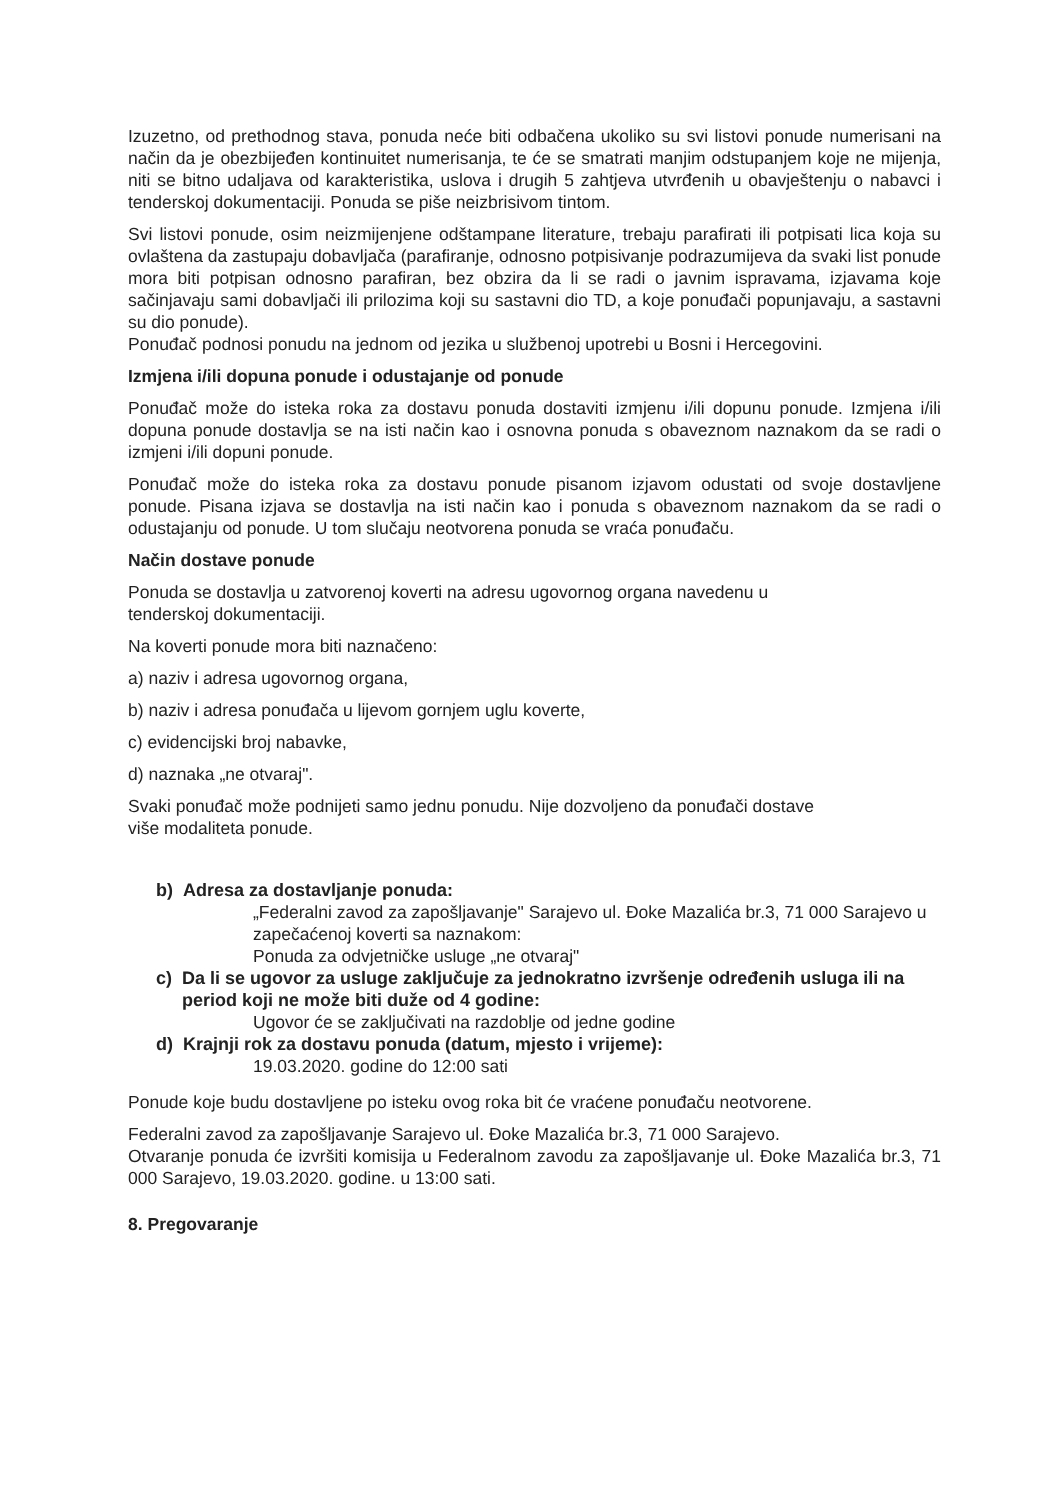Izuzetno, od prethodnog stava, ponuda neće biti odbačena ukoliko su svi listovi ponude numerisani na način da je obezbijeđen kontinuitet numerisanja, te će se smatrati manjim odstupanjem koje ne mijenja, niti se bitno udaljava od karakteristika, uslova i drugih 5 zahtjeva utvrđenih u obavještenju o nabavci i tenderskoj dokumentaciji. Ponuda se piše neizbrisivom tintom.
Svi listovi ponude, osim neizmijenjene odštampane literature, trebaju parafirati ili potpisati lica koja su ovlaštena da zastupaju dobavljača (parafiranje, odnosno potpisivanje podrazumijeva da svaki list ponude mora biti potpisan odnosno parafiran, bez obzira da li se radi o javnim ispravama, izjavama koje sačinjavaju sami dobavljači ili prilozima koji su sastavni dio TD, a koje ponuđači popunjavaju, a sastavni su dio ponude).
Ponuđač podnosi ponudu na jednom od jezika u službenoj upotrebi u Bosni i Hercegovini.
Izmjena i/ili dopuna ponude i odustajanje od ponude
Ponuđač može do isteka roka za dostavu ponuda dostaviti izmjenu i/ili dopunu ponude. Izmjena i/ili dopuna ponude dostavlja se na isti način kao i osnovna ponuda s obaveznom naznakom da se radi o izmjeni i/ili dopuni ponude.
Ponuđač može do isteka roka za dostavu ponude pisanom izjavom odustati od svoje dostavljene ponude. Pisana izjava se dostavlja na isti način kao i ponuda s obaveznom naznakom da se radi o odustajanju od ponude. U tom slučaju neotvorena ponuda se vraća ponuđaču.
Način dostave ponude
Ponuda se dostavlja u zatvorenoj koverti na adresu ugovornog organa navedenu u
tenderskoj dokumentaciji.
Na koverti ponude mora biti naznačeno:
a) naziv i adresa ugovornog organa,
b) naziv i adresa ponuđača u lijevom gornjem uglu koverte,
c) evidencijski broj nabavke,
d) naznaka „ne otvaraj".
Svaki ponuđač može podnijeti samo jednu ponudu. Nije dozvoljeno da ponuđači dostave
više modaliteta ponude.
b) Adresa za dostavljanje ponuda:
„Federalni zavod za zapošljavanje" Sarajevo ul. Đoke Mazalića br.3, 71 000 Sarajevo u zapečaćenoj koverti sa naznakom:
Ponuda za odvjetničke usluge „ne otvaraj"
c) Da li se ugovor za usluge zaključuje za jednokratno izvršenje određenih usluga ili na period koji ne može biti duže od 4 godine:
Ugovor će se zaključivati na razdoblje od jedne godine
d) Krajnji rok za dostavu ponuda (datum, mjesto i vrijeme):
19.03.2020. godine do 12:00 sati
Ponude koje budu dostavljene po isteku ovog roka bit će vraćene ponuđaču neotvorene.
Federalni zavod za zapošljavanje Sarajevo ul. Đoke Mazalića br.3, 71 000 Sarajevo.
Otvaranje ponuda će izvršiti komisija u Federalnom zavodu za zapošljavanje ul. Đoke Mazalića br.3, 71 000 Sarajevo, 19.03.2020. godine. u 13:00 sati.
8. Pregovaranje